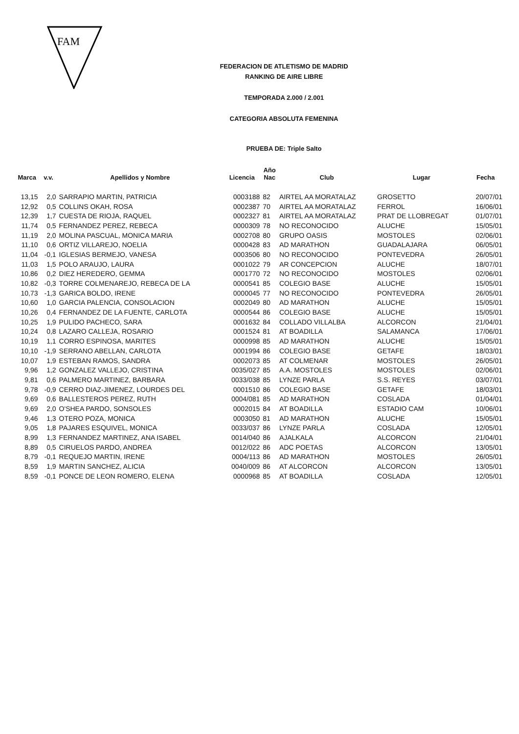FAM
FEDERACION DE ATLETISMO DE MADRID
RANKING DE AIRE LIBRE
TEMPORADA 2.000 / 2.001
CATEGORIA ABSOLUTA FEMENINA
PRUEBA DE: Triple Salto
| Marca | v.v. | Apellidos y Nombre | Licencia | Año Nac | Club | Lugar | Fecha |
| --- | --- | --- | --- | --- | --- | --- | --- |
| 13,15 | 2,0 | SARRAPIO MARTIN, PATRICIA | 0003188 | 82 | AIRTEL AA MORATALAZ | GROSETTO | 20/07/01 |
| 12,92 | 0,5 | COLLINS OKAH, ROSA | 0002387 | 70 | AIRTEL AA MORATALAZ | FERROL | 16/06/01 |
| 12,39 | 1,7 | CUESTA DE RIOJA, RAQUEL | 0002327 | 81 | AIRTEL AA MORATALAZ | PRAT DE LLOBREGAT | 01/07/01 |
| 11,74 | 0,5 | FERNANDEZ PEREZ, REBECA | 0000309 | 78 | NO RECONOCIDO | ALUCHE | 15/05/01 |
| 11,19 | 2,0 | MOLINA PASCUAL, MONICA MARIA | 0002708 | 80 | GRUPO OASIS | MOSTOLES | 02/06/01 |
| 11,10 | 0,6 | ORTIZ VILLAREJO, NOELIA | 0000428 | 83 | AD MARATHON | GUADALAJARA | 06/05/01 |
| 11,04 | -0,1 | IGLESIAS BERMEJO, VANESA | 0003506 | 80 | NO RECONOCIDO | PONTEVEDRA | 26/05/01 |
| 11,03 | 1,5 | POLO ARAUJO, LAURA | 0001022 | 79 | AR CONCEPCION | ALUCHE | 18/07/01 |
| 10,86 | 0,2 | DIEZ HEREDERO, GEMMA | 0001770 | 72 | NO RECONOCIDO | MOSTOLES | 02/06/01 |
| 10,82 | -0,3 | TORRE COLMENAREJO, REBECA DE LA | 0000541 | 85 | COLEGIO BASE | ALUCHE | 15/05/01 |
| 10,73 | -1,3 | GARICA BOLDO, IRENE | 0000045 | 77 | NO RECONOCIDO | PONTEVEDRA | 26/05/01 |
| 10,60 | 1,0 | GARCIA PALENCIA, CONSOLACION | 0002049 | 80 | AD MARATHON | ALUCHE | 15/05/01 |
| 10,26 | 0,4 | FERNANDEZ DE LA FUENTE, CARLOTA | 0000544 | 86 | COLEGIO BASE | ALUCHE | 15/05/01 |
| 10,25 | 1,9 | PULIDO PACHECO, SARA | 0001632 | 84 | COLLADO VILLALBA | ALCORCON | 21/04/01 |
| 10,24 | 0,8 | LAZARO CALLEJA, ROSARIO | 0001524 | 81 | AT BOADILLA | SALAMANCA | 17/06/01 |
| 10,19 | 1,1 | CORRO ESPINOSA, MARITES | 0000998 | 85 | AD MARATHON | ALUCHE | 15/05/01 |
| 10,10 | -1,9 | SERRANO ABELLAN, CARLOTA | 0001994 | 86 | COLEGIO BASE | GETAFE | 18/03/01 |
| 10,07 | 1,9 | ESTEBAN RAMOS, SANDRA | 0002073 | 85 | AT COLMENAR | MOSTOLES | 26/05/01 |
| 9,96 | 1,2 | GONZALEZ VALLEJO, CRISTINA | 0035/027 | 85 | A.A. MOSTOLES | MOSTOLES | 02/06/01 |
| 9,81 | 0,6 | PALMERO MARTINEZ, BARBARA | 0033/038 | 85 | LYNZE PARLA | S.S. REYES | 03/07/01 |
| 9,78 | -0,9 | CERRO DIAZ-JIMENEZ, LOURDES DEL | 0001510 | 86 | COLEGIO BASE | GETAFE | 18/03/01 |
| 9,69 | 0,6 | BALLESTEROS PEREZ, RUTH | 0004/081 | 85 | AD MARATHON | COSLADA | 01/04/01 |
| 9,69 | 2,0 | O'SHEA PARDO, SONSOLES | 0002015 | 84 | AT BOADILLA | ESTADIO CAM | 10/06/01 |
| 9,46 | 1,3 | OTERO POZA, MONICA | 0003050 | 81 | AD MARATHON | ALUCHE | 15/05/01 |
| 9,05 | 1,8 | PAJARES ESQUIVEL, MONICA | 0033/037 | 86 | LYNZE PARLA | COSLADA | 12/05/01 |
| 8,99 | 1,3 | FERNANDEZ MARTINEZ, ANA ISABEL | 0014/040 | 86 | AJALKALA | ALCORCON | 21/04/01 |
| 8,89 | 0,5 | CIRUELOS PARDO, ANDREA | 0012/022 | 86 | ADC POETAS | ALCORCON | 13/05/01 |
| 8,79 | -0,1 | REQUEJO MARTIN, IRENE | 0004/113 | 86 | AD MARATHON | MOSTOLES | 26/05/01 |
| 8,59 | 1,9 | MARTIN SANCHEZ, ALICIA | 0040/009 | 86 | AT ALCORCON | ALCORCON | 13/05/01 |
| 8,59 | -0,1 | PONCE DE LEON ROMERO, ELENA | 0000968 | 85 | AT BOADILLA | COSLADA | 12/05/01 |